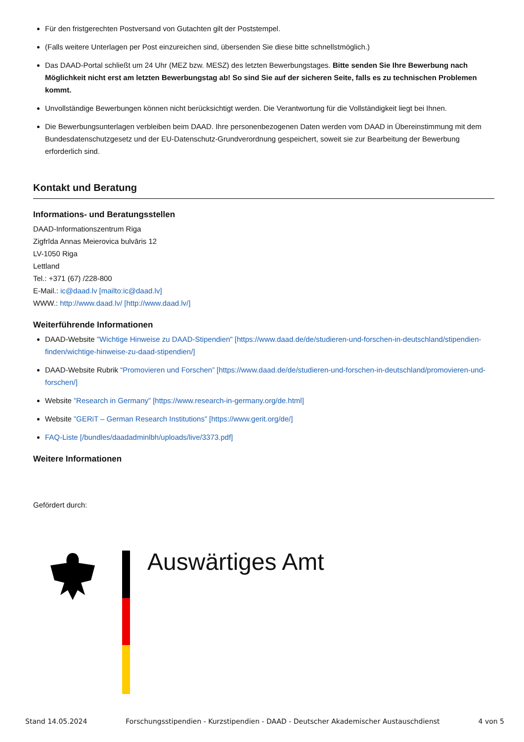Für den fristgerechten Postversand von Gutachten gilt der Poststempel.
(Falls weitere Unterlagen per Post einzureichen sind, übersenden Sie diese bitte schnellstmöglich.)
Das DAAD-Portal schließt um 24 Uhr (MEZ bzw. MESZ) des letzten Bewerbungstages. Bitte senden Sie Ihre Bewerbung nach Möglichkeit nicht erst am letzten Bewerbungstag ab! So sind Sie auf der sicheren Seite, falls es zu technischen Problemen kommt.
Unvollständige Bewerbungen können nicht berücksichtigt werden. Die Verantwortung für die Vollständigkeit liegt bei Ihnen.
Die Bewerbungsunterlagen verbleiben beim DAAD. Ihre personenbezogenen Daten werden vom DAAD in Übereinstimmung mit dem Bundesdatenschutzgesetz und der EU-Datenschutz-Grundverordnung gespeichert, soweit sie zur Bearbeitung der Bewerbung erforderlich sind.
Kontakt und Beratung
Informations- und Beratungsstellen
DAAD-Informationszentrum Riga
Zigfrīda Annas Meierovica bulvāris 12
LV-1050 Riga
Lettland
Tel.: +371 (67) /228-800
E-Mail.: ic@daad.lv [mailto:ic@daad.lv]
WWW.: http://www.daad.lv/ [http://www.daad.lv/]
Weiterführende Informationen
DAAD-Website "Wichtige Hinweise zu DAAD-Stipendien" [https://www.daad.de/de/studieren-und-forschen-in-deutschland/stipendien-finden/wichtige-hinweise-zu-daad-stipendien/]
DAAD-Website Rubrik “Promovieren und Forschen” [https://www.daad.de/de/studieren-und-forschen-in-deutschland/promovieren-und-forschen/]
Website ”Research in Germany” [https://www.research-in-germany.org/de.html]
Website ”GERiT – German Research Institutions” [https://www.gerit.org/de/]
FAQ-Liste [/bundles/daadadminlbh/uploads/live/3373.pdf]
Weitere Informationen
Gefördert durch:
Auswärtiges Amt
Stand 14.05.2024 Forschungsstipendien - Kurzstipendien - DAAD - Deutscher Akademischer Austauschdienst 4 von 5